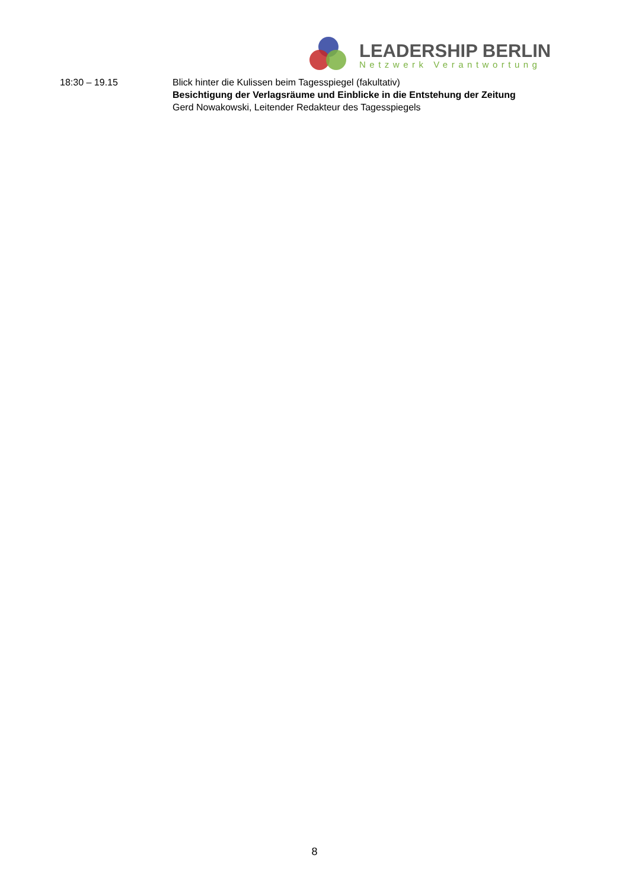LEADERSHIP BERLIN
Netzwerk Verantwortung
18:30 – 19.15 Blick hinter die Kulissen beim Tagesspiegel (fakultativ)
Besichtigung der Verlagsräume und Einblicke in die Entstehung der Zeitung
Gerd Nowakowski, Leitender Redakteur des Tagesspiegels
8